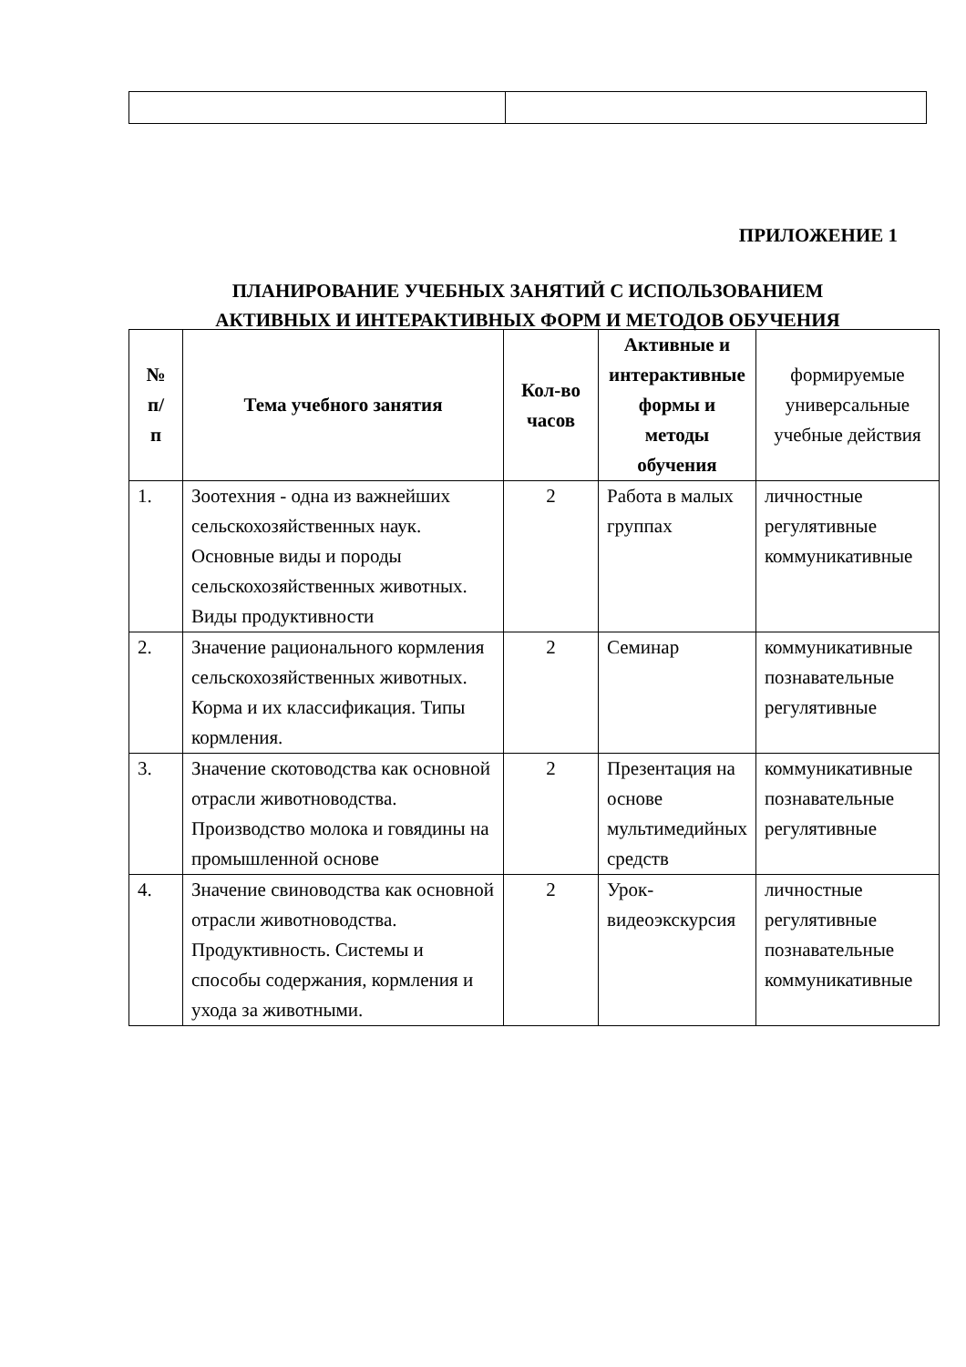ПРИЛОЖЕНИЕ 1
ПЛАНИРОВАНИЕ УЧЕБНЫХ ЗАНЯТИЙ С ИСПОЛЬЗОВАНИЕМ
АКТИВНЫХ И ИНТЕРАКТИВНЫХ ФОРМ И МЕТОДОВ ОБУЧЕНИЯ
| № п/ п | Тема учебного занятия | Кол-во часов | Активные и интерактивные формы и методы обучения | формируемые универсальные учебные действия |
| --- | --- | --- | --- | --- |
| 1. | Зоотехния - одна из важнейших сельскохозяйственных наук. Основные виды и породы сельскохозяйственных животных. Виды продуктивности | 2 | Работа в малых группах | личностные регулятивные коммуникативные |
| 2. | Значение рационального кормления сельскохозяйственных животных. Корма и их классификация. Типы кормления. | 2 | Семинар | коммуникативные познавательные регулятивные |
| 3. | Значение скотоводства как основной отрасли животноводства. Производство молока и говядины на промышленной основе | 2 | Презентация на основе мультимедийных средств | коммуникативные познавательные регулятивные |
| 4. | Значение свиноводства как основной отрасли животноводства. Продуктивность. Системы и способы содержания, кормления и ухода за животными. | 2 | Урок-видеоэкскурсия | личностные регулятивные познавательные коммуникативные |